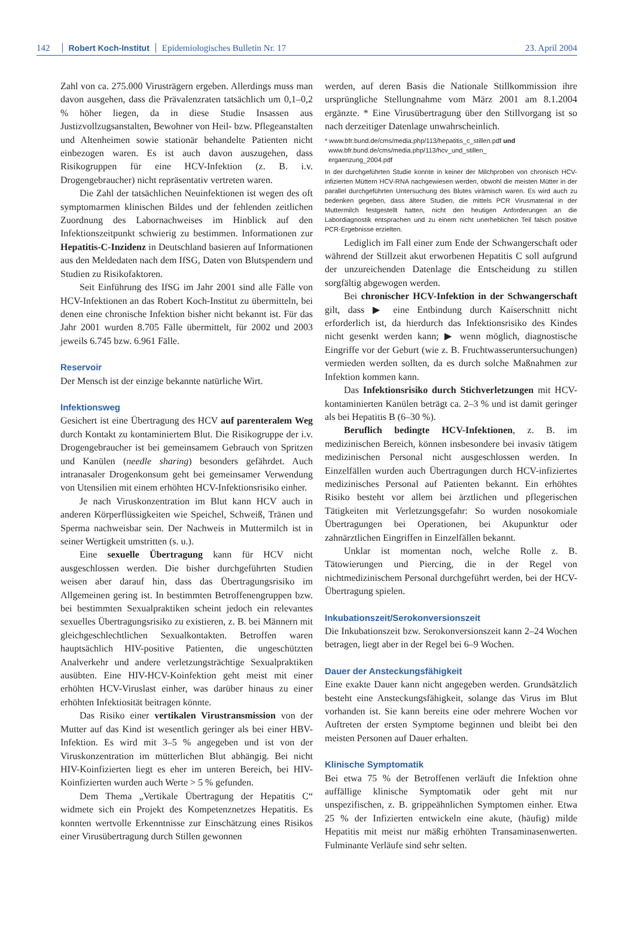142 Robert Koch-Institut Epidemiologisches Bulletin Nr. 17 23. April 2004
Zahl von ca. 275.000 Virusträgern ergeben. Allerdings muss man davon ausgehen, dass die Prävalenzraten tatsächlich um 0,1–0,2 % höher liegen, da in diese Studie Insassen aus Justizvollzugsanstalten, Bewohner von Heil- bzw. Pflegeanstalten und Altenheimen sowie stationär behandelte Patienten nicht einbezogen waren. Es ist auch davon auszugehen, dass Risikogruppen für eine HCV-Infektion (z. B. i.v. Drogengebraucher) nicht repräsentativ vertreten waren.
Die Zahl der tatsächlichen Neuinfektionen ist wegen des oft symptomarmen klinischen Bildes und der fehlenden zeitlichen Zuordnung des Labornachweises im Hinblick auf den Infektionszeitpunkt schwierig zu bestimmen. Informationen zur Hepatitis-C-Inzidenz in Deutschland basieren auf Informationen aus den Meldedaten nach dem IfSG, Daten von Blutspendern und Studien zu Risikofaktoren.
Seit Einführung des IfSG im Jahr 2001 sind alle Fälle von HCV-Infektionen an das Robert Koch-Institut zu übermitteln, bei denen eine chronische Infektion bisher nicht bekannt ist. Für das Jahr 2001 wurden 8.705 Fälle übermittelt, für 2002 und 2003 jeweils 6.745 bzw. 6.961 Fälle.
Reservoir
Der Mensch ist der einzige bekannte natürliche Wirt.
Infektionsweg
Gesichert ist eine Übertragung des HCV auf parenteralem Weg durch Kontakt zu kontaminiertem Blut. Die Risikogruppe der i.v. Drogengebraucher ist bei gemeinsamem Gebrauch von Spritzen und Kanülen (needle sharing) besonders gefährdet. Auch intranasaler Drogenkonsum geht bei gemeinsamer Verwendung von Utensilien mit einem erhöhten HCV-Infektionsrisiko einher.
Je nach Viruskonzentration im Blut kann HCV auch in anderen Körperflüssigkeiten wie Speichel, Schweiß, Tränen und Sperma nachweisbar sein. Der Nachweis in Muttermilch ist in seiner Wertigkeit umstritten (s. u.).
Eine sexuelle Übertragung kann für HCV nicht ausgeschlossen werden. Die bisher durchgeführten Studien weisen aber darauf hin, dass das Übertragungsrisiko im Allgemeinen gering ist. In bestimmten Betroffenengruppen bzw. bei bestimmten Sexualpraktiken scheint jedoch ein relevantes sexuelles Übertragungsrisiko zu existieren, z. B. bei Männern mit gleichgeschlechtlichen Sexualkontakten. Betroffen waren hauptsächlich HIV-positive Patienten, die ungeschützten Analverkehr und andere verletzungsträchtige Sexualpraktiken ausübten. Eine HIV-HCV-Koinfektion geht meist mit einer erhöhten HCV-Viruslast einher, was darüber hinaus zu einer erhöhten Infektiosität beitragen könnte.
Das Risiko einer vertikalen Virustransmission von der Mutter auf das Kind ist wesentlich geringer als bei einer HBV-Infektion. Es wird mit 3–5 % angegeben und ist von der Viruskonzentration im mütterlichen Blut abhängig. Bei nicht HIV-Koinfizierten liegt es eher im unteren Bereich, bei HIV-Koinfizierten wurden auch Werte > 5 % gefunden.
Dem Thema „Vertikale Übertragung der Hepatitis C“ widmete sich ein Projekt des Kompetenznetzes Hepatitis. Es konnten wertvolle Erkenntnisse zur Einschätzung eines Risikos einer Virusübertragung durch Stillen gewonnen
werden, auf deren Basis die Nationale Stillkommission ihre ursprüngliche Stellungnahme vom März 2001 am 8.1.2004 ergänzte. * Eine Virusübertragung über den Stillvorgang ist so nach derzeitiger Datenlage unwahrscheinlich.
* www.bfr.bund.de/cms/media.php/113/hepatitis_c_stillen.pdf und
www.bfr.bund.de/cms/media.php/113/hcv_und_stillen_
ergaenzung_2004.pdf
In der durchgeführten Studie konnte in keiner der Milchproben von chronisch HCV-infizierten Müttern HCV-RNA nachgewiesen werden, obwohl die meisten Mütter in der parallel durchgeführten Untersuchung des Blutes virämisch waren. Es wird auch zu bedenken gegeben, dass ältere Studien, die mittels PCR Virusmaterial in der Muttermilch festgestellt hatten, nicht den heutigen Anforderungen an die Labordiagnostik entsprachen und zu einem nicht unerheblichen Teil falsch positive PCR-Ergebnisse erzielten.
Lediglich im Fall einer zum Ende der Schwangerschaft oder während der Stillzeit akut erworbenen Hepatitis C soll aufgrund der unzureichenden Datenlage die Entscheidung zu stillen sorgfältig abgewogen werden.
Bei chronischer HCV-Infektion in der Schwangerschaft gilt, dass ▶ eine Entbindung durch Kaiserschnitt nicht erforderlich ist, da hierdurch das Infektionsrisiko des Kindes nicht gesenkt werden kann; ▶ wenn möglich, diagnostische Eingriffe vor der Geburt (wie z. B. Fruchtwasseruntersuchungen) vermieden werden sollten, da es durch solche Maßnahmen zur Infektion kommen kann.
Das Infektionsrisiko durch Stichverletzungen mit HCV-kontaminierten Kanülen beträgt ca. 2–3 % und ist damit geringer als bei Hepatitis B (6–30 %).
Beruflich bedingte HCV-Infektionen, z. B. im medizinischen Bereich, können insbesondere bei invasiv tätigem medizinischen Personal nicht ausgeschlossen werden. In Einzelfällen wurden auch Übertragungen durch HCV-infiziertes medizinisches Personal auf Patienten bekannt. Ein erhöhtes Risiko besteht vor allem bei ärztlichen und pflegerischen Tätigkeiten mit Verletzungsgefahr: So wurden nosokomiale Übertragungen bei Operationen, bei Akupunktur oder zahnärztlichen Eingriffen in Einzelfällen bekannt.
Unklar ist momentan noch, welche Rolle z. B. Tätowierungen und Piercing, die in der Regel von nichtmedizinischem Personal durchgeführt werden, bei der HCV-Übertragung spielen.
Inkubationszeit/Serokonversionszeit
Die Inkubationszeit bzw. Serokonversionszeit kann 2–24 Wochen betragen, liegt aber in der Regel bei 6–9 Wochen.
Dauer der Ansteckungsfähigkeit
Eine exakte Dauer kann nicht angegeben werden. Grundsätzlich besteht eine Ansteckungsfähigkeit, solange das Virus im Blut vorhanden ist. Sie kann bereits eine oder mehrere Wochen vor Auftreten der ersten Symptome beginnen und bleibt bei den meisten Personen auf Dauer erhalten.
Klinische Symptomatik
Bei etwa 75 % der Betroffenen verläuft die Infektion ohne auffällige klinische Symptomatik oder geht mit nur unspezifischen, z. B. grippeähnlichen Symptomen einher. Etwa 25 % der Infizierten entwickeln eine akute, (häufig) milde Hepatitis mit meist nur mäßig erhöhten Transaminasenwerten. Fulminante Verläufe sind sehr selten.